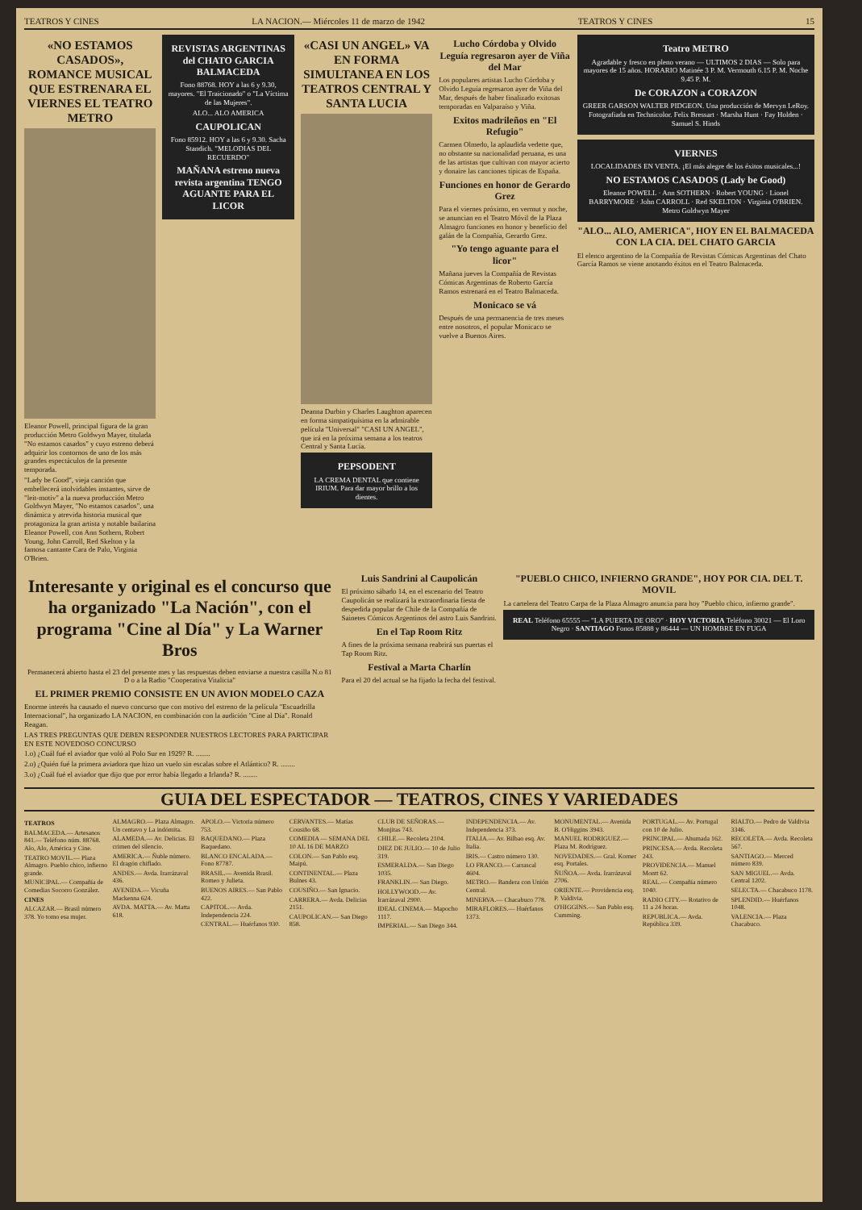TEATROS Y CINES LA NACION.— Miércoles 11 de marzo de 1942 TEATROS Y CINES 15
«NO ESTAMOS CASADOS», ROMANCE MUSICAL QUE ESTRENARA EL VIERNES EL TEATRO METRO
Eleanor Powell, principal figura de la gran producción Metro Goldwyn Mayer, titulada "No estamos casados" y cuyo estreno deberá adquirir los contornos de uno de los más grandes espectáculos de la presente temporada.
"Lady be Good", vieja canción que embellecerá inolvidables instantes, sirve de "leit-motiv" a la nueva producción Metro Goldwyn Mayer, "No estamos casados", una dinámica y atrevida historia musical que protagoniza la gran artista y notable bailarina Eleanor Powell, con Ann Sothern, Robert Young, John Carroll, Red Skelton y la famosa cantante Cara de Palo, Virginia O'Brien.
REVISTAS ARGENTINAS del CHATO GARCIA BALMACEDA
Fono 88768. HOY a las 6 y 9.30, mayores. "El Traicionado" o "La Víctima de las Mujeres".
ALO... ALO AMERICA
CAUPOLICAN
Fono 85912. HOY a las 6 y 9.30. Sacha Standich. "MELODIAS DEL RECUERDO"
MAÑANA estreno nueva revista argentina TENGO AGUANTE PARA EL LICOR
«CASI UN ANGEL» VA EN FORMA SIMULTANEA EN LOS TEATROS CENTRAL Y SANTA LUCIA
Deanna Durbin y Charles Laughton aparecen en forma simpatiquísima en la admirable película "Universal" "CASI UN ANGEL", que irá en la próxima semana a los teatros Central y Santa Lucía.
PEPSODENT
LA CREMA DENTAL que contiene IRIUM. Para dar mayor brillo a los dientes.
Lucho Córdoba y Olvido Leguía regresaron ayer de Viña del Mar
Los populares artistas Lucho Córdoba y Olvido Leguía regresaron ayer de Viña del Mar, después de haber finalizado exitosas temporadas en Valparaíso y Viña.
Exitos madrileños en "El Refugio"
Carmen Olmedo, la aplaudida vedette que, no obstante su nacionalidad peruana, es una de las artistas que cultivan con mayor acierto y donaire las canciones típicas de España.
Funciones en honor de Gerardo Grez
Para el viernes próximo, en vermut y noche, se anuncian en el Teatro Móvil de la Plaza Almagro funciones en honor y beneficio del galán de la Compañía, Gerardo Grez.
"Yo tengo aguante para el licor"
Mañana jueves la Compañía de Revistas Cómicas Argentinas de Roberto García Ramos estrenará en el Teatro Balmaceda.
Monicaco se vá
Después de una permanencia de tres meses entre nosotros, el popular Monicaco se vuelve a Buenos Aires.
Teatro METRO
Agradable y fresco en pleno verano — ULTIMOS 2 DIAS — Solo para mayores de 15 años. HORARIO Matinée 3 P. M. Vermouth 6.15 P. M. Noche 9.45 P. M.
De CORAZON a CORAZON
GREER GARSON WALTER PIDGEON. Una producción de Mervyn LeRoy. Fotografiada en Technicolor. Felix Bressart · Marsha Hunt · Fay Holden · Samuel S. Hinds
VIERNES
LOCALIDADES EN VENTA. ¡El más alegre de los éxitos musicales...!
NO ESTAMOS CASADOS (Lady be Good)
Eleanor POWELL · Ann SOTHERN · Robert YOUNG · Lionel BARRYMORE · John CARROLL · Red SKELTON · Virginia O'BRIEN. Metro Goldwyn Mayer
"ALO... ALO, AMERICA", HOY EN EL BALMACEDA CON LA CIA. DEL CHATO GARCIA
El elenco argentino de la Compañía de Revistas Cómicas Argentinas del Chato García Ramos se viene anotando éxitos en el Teatro Balmaceda.
Interesante y original es el concurso que ha organizado "La Nación", con el programa "Cine al Día" y La Warner Bros
Permanecerá abierto hasta el 23 del presente mes y las respuestas deben enviarse a nuestra casilla N.o 81 D o a la Radio "Cooperativa Vitalicia"
EL PRIMER PREMIO CONSISTE EN UN AVION MODELO CAZA
Enorme interés ha causado el nuevo concurso que con motivo del estreno de la película "Escuadrilla Internacional", ha organizado LA NACION, en combinación con la audición "Cine al Día". Ronald Reagan.
LAS TRES PREGUNTAS QUE DEBEN RESPONDER NUESTROS LECTORES PARA PARTICIPAR EN ESTE NOVEDOSO CONCURSO
1.o) ¿Cuál fué el aviador que voló al Polo Sur en 1929? R. ........
2.o) ¿Quién fué la primera aviadora que hizo un vuelo sin escalas sobre el Atlántico? R. ........
3.o) ¿Cuál fué el aviador que dijo que por error había llegado a Irlanda? R. ........
Luis Sandrini al Caupolicán
El próximo sábado 14, en el escenario del Teatro Caupolicán se realizará la extraordinaria fiesta de despedida popular de Chile de la Compañía de Sainetes Cómicos Argentinos del astro Luis Sandrini.
En el Tap Room Ritz
A fines de la próxima semana reabrirá sus puertas el Tap Room Ritz.
Festival a Marta Charlín
Para el 20 del actual se ha fijado la fecha del festival.
"PUEBLO CHICO, INFIERNO GRANDE", HOY POR CIA. DEL T. MOVIL
La cartelera del Teatro Carpa de la Plaza Almagro anuncia para hoy "Pueblo chico, infierno grande".
REAL Teléfono 65555 — "LA PUERTA DE ORO" · HOY VICTORIA Teléfono 30021 — El Loro Negro · SANTIAGO Fonos 85888 y 86444 — UN HOMBRE EN FUGA
GUIA DEL ESPECTADOR — TEATROS, CINES Y VARIEDADES
TEATROS
BALMACEDA.— Artesanos 841.— Teléfono núm. 88768. Alo, Alo, América y Cine.
TEATRO MOVIL.— Plaza Almagro. Pueblo chico, infierno grande.
MUNICIPAL.— Compañía de Comedias Socorro González.
CINES
ALCAZAR.— Brasil número 378. Yo tomo esa mujer.
ALMAGRO.— Plaza Almagro. Un centavo y La indómita.
ALAMEDA.— Av. Delicias. El crimen del silencio.
AMERICA.— Ñuble número. El dragón chiflado.
ANDES.— Avda. Irarrázaval 436.
AVENIDA.— Vicuña Mackenna 624.
AVDA. MATTA.— Av. Matta 618.
APOLO.— Victoria número 753.
BAQUEDANO.— Plaza Baquedano.
BLANCO ENCALADA.— Fono 87787.
BRASIL.— Avenida Brasil. Romeo y Julieta.
BUENOS AIRES.— San Pablo 422.
CAPITOL.— Avda. Independencia 224.
CENTRAL.— Huérfanos 930.
CERVANTES.— Matías Cousiño 68.
COMEDIA — SEMANA DEL 10 AL 16 DE MARZO
COLON.— San Pablo esq. Maipú.
CONTINENTAL.— Plaza Bulnes 43.
COUSIÑO.— San Ignacio.
CARRERA.— Avda. Delicias 2151.
CAUPOLICAN.— San Diego 858.
CLUB DE SEÑORAS.— Monjitas 743.
CHILE.— Recoleta 2104.
DIEZ DE JULIO.— 10 de Julio 319.
ESMERALDA.— San Diego 1035.
FRANKLIN.— San Diego.
HOLLYWOOD.— Av. Irarrázaval 2900.
IDEAL CINEMA.— Mapocho 1117.
IMPERIAL.— San Diego 344.
INDEPENDENCIA.— Av. Independencia 373.
ITALIA.— Av. Bilbao esq. Av. Italia.
IRIS.— Castro número 130.
LO FRANCO.— Carrascal 4604.
METRO.— Bandera con Unión Central.
MINERVA.— Chacabuco 778.
MIRAFLORES.— Huérfanos 1373.
MONUMENTAL.— Avenida B. O'Higgins 3943.
MANUEL RODRIGUEZ.— Plaza M. Rodríguez.
NOVEDADES.— Gral. Korner esq. Portales.
ÑUÑOA.— Avda. Irarrázaval 2706.
ORIENTE.— Providencia esq. P. Valdivia.
O'HIGGINS.— San Pablo esq. Cumming.
PORTUGAL.— Av. Portugal con 10 de Julio.
PRINCIPAL.— Ahumada 162.
PRINCESA.— Avda. Recoleta 243.
PROVIDENCIA.— Manuel Montt 62.
REAL.— Compañía número 1040.
RADIO CITY.— Rotativo de 11 a 24 horas.
REPUBLICA.— Avda. República 339.
RIALTO.— Pedro de Valdivia 3346.
RECOLETA.— Avda. Recoleta 567.
SANTIAGO.— Merced número 839.
SAN MIGUEL.— Avda. Central 1202.
SELECTA.— Chacabuco 1178.
SPLENDID.— Huérfanos 1048.
VALENCIA.— Plaza Chacabuco.